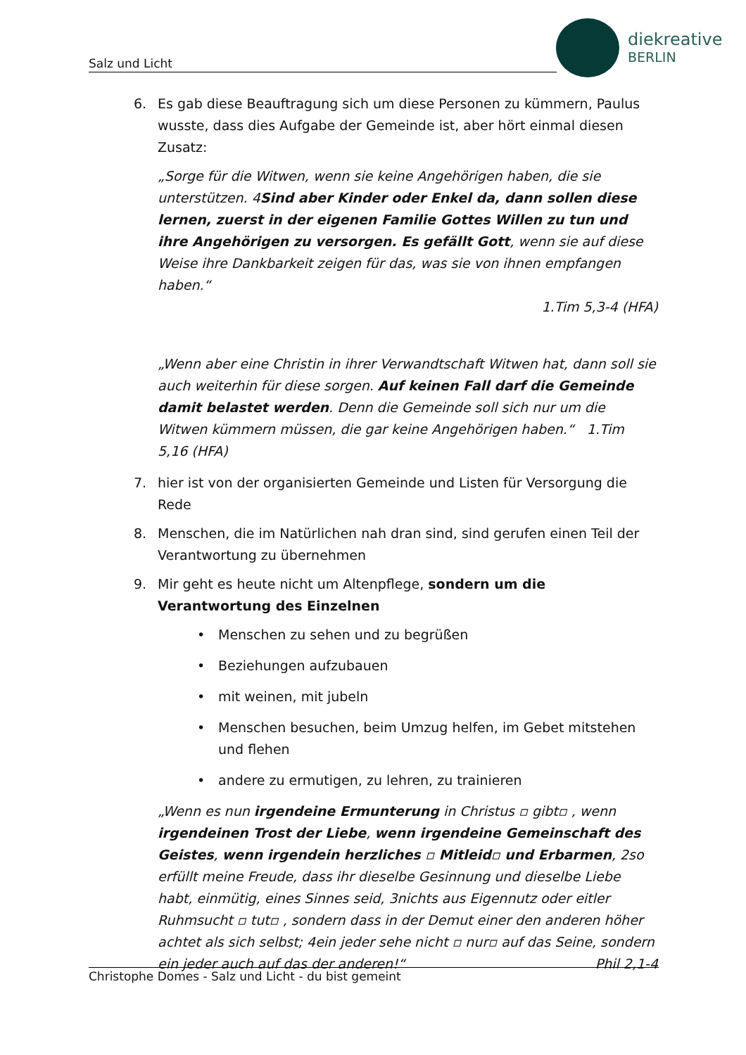Salz und Licht
diekreative
BERLIN
6. Es gab diese Beauftragung sich um diese Personen zu kümmern, Paulus wusste, dass dies Aufgabe der Gemeinde ist, aber hört einmal diesen Zusatz:
„Sorge für die Witwen, wenn sie keine Angehörigen haben, die sie unterstützen. 4Sind aber Kinder oder Enkel da, dann sollen diese lernen, zuerst in der eigenen Familie Gottes Willen zu tun und ihre Angehörigen zu versorgen. Es gefällt Gott, wenn sie auf diese Weise ihre Dankbarkeit zeigen für das, was sie von ihnen empfangen haben.“
1.Tim 5,3-4 (HFA)
„Wenn aber eine Christin in ihrer Verwandtschaft Witwen hat, dann soll sie auch weiterhin für diese sorgen. Auf keinen Fall darf die Gemeinde damit belastet werden. Denn die Gemeinde soll sich nur um die Witwen kümmern müssen, die gar keine Angehörigen haben.“ 1.Tim 5,16 (HFA)
7. hier ist von der organisierten Gemeinde und Listen für Versorgung die Rede
8. Menschen, die im Natürlichen nah dran sind, sind gerufen einen Teil der Verantwortung zu übernehmen
9. Mir geht es heute nicht um Altenpflege, sondern um die Verantwortung des Einzelnen
• Menschen zu sehen und zu begrüßen
• Beziehungen aufzubauen
• mit weinen, mit jubeln
• Menschen besuchen, beim Umzug helfen, im Gebet mitstehen und flehen
• andere zu ermutigen, zu lehren, zu trainieren
„Wenn es nun irgendeine Ermunterung in Christus ▫ gibt▫ , wenn irgendeinen Trost der Liebe, wenn irgendeine Gemeinschaft des Geistes, wenn irgendein herzliches ▫ Mitleid▫ und Erbarmen, 2so erfüllt meine Freude, dass ihr dieselbe Gesinnung und dieselbe Liebe habt, einmütig, eines Sinnes seid, 3nichts aus Eigennutz oder eitler Ruhmsucht ▫ tut▫ , sondern dass in der Demut einer den anderen höher achtet als sich selbst; 4ein jeder sehe nicht ▫ nur▫ auf das Seine, sondern ein jeder auch auf das der anderen!“ Phil 2,1-4
Christophe Domes - Salz und Licht - du bist gemeint